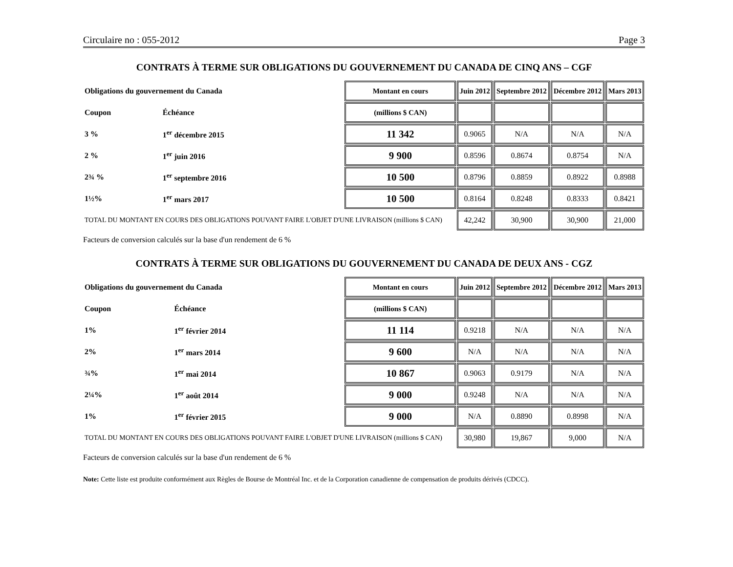Circulaire no : 055-2012 Page 3
CONTRATS À TERME SUR OBLIGATIONS DU GOUVERNEMENT DU CANADA DE CINQ ANS – CGF
| Obligations du gouvernement du Canada | | Montant en cours | Juin 2012 | Septembre 2012 | Décembre 2012 | Mars 2013 |
| Coupon | Échéance | (millions $ CAN) | | | | |
| 3 % | 1<sup>er</sup> décembre 2015 | 11 342 | 0.9065 | N/A | N/A | N/A |
| 2 % | 1<sup>er</sup> juin 2016 | 9 900 | 0.8596 | 0.8674 | 0.8754 | N/A |
| 2¾ % | 1<sup>er</sup> septembre 2016 | 10 500 | 0.8796 | 0.8859 | 0.8922 | 0.8988 |
| 1½% | 1<sup>er</sup> mars 2017 | 10 500 | 0.8164 | 0.8248 | 0.8333 | 0.8421 |
| TOTAL DU MONTANT EN COURS DES OBLIGATIONS POUVANT FAIRE L'OBJET D'UNE LIVRAISON (millions $ CAN) | | | 42,242 | 30,900 | 30,900 | 21,000 |
Facteurs de conversion calculés sur la base d'un rendement de 6 %
CONTRATS À TERME SUR OBLIGATIONS DU GOUVERNEMENT DU CANADA DE DEUX ANS - CGZ
| Obligations du gouvernement du Canada | | Montant en cours | Juin 2012 | Septembre 2012 | Décembre 2012 | Mars 2013 |
| Coupon | Échéance | (millions $ CAN) | | | | |
| 1% | 1<sup>er</sup> février 2014 | 11 114 | 0.9218 | N/A | N/A | N/A |
| 2% | 1<sup>er</sup> mars 2014 | 9 600 | N/A | N/A | N/A | N/A |
| ¾% | 1<sup>er</sup> mai 2014 | 10 867 | 0.9063 | 0.9179 | N/A | N/A |
| 2¼% | 1<sup>er</sup> août 2014 | 9 000 | 0.9248 | N/A | N/A | N/A |
| 1% | 1<sup>er</sup> février 2015 | 9 000 | N/A | 0.8890 | 0.8998 | N/A |
| TOTAL DU MONTANT EN COURS DES OBLIGATIONS POUVANT FAIRE L'OBJET D'UNE LIVRAISON (millions $ CAN) | | | 30,980 | 19,867 | 9,000 | N/A |
Facteurs de conversion calculés sur la base d'un rendement de 6 %
Note: Cette liste est produite conformément aux Règles de Bourse de Montréal Inc. et de la Corporation canadienne de compensation de produits dérivés (CDCC).